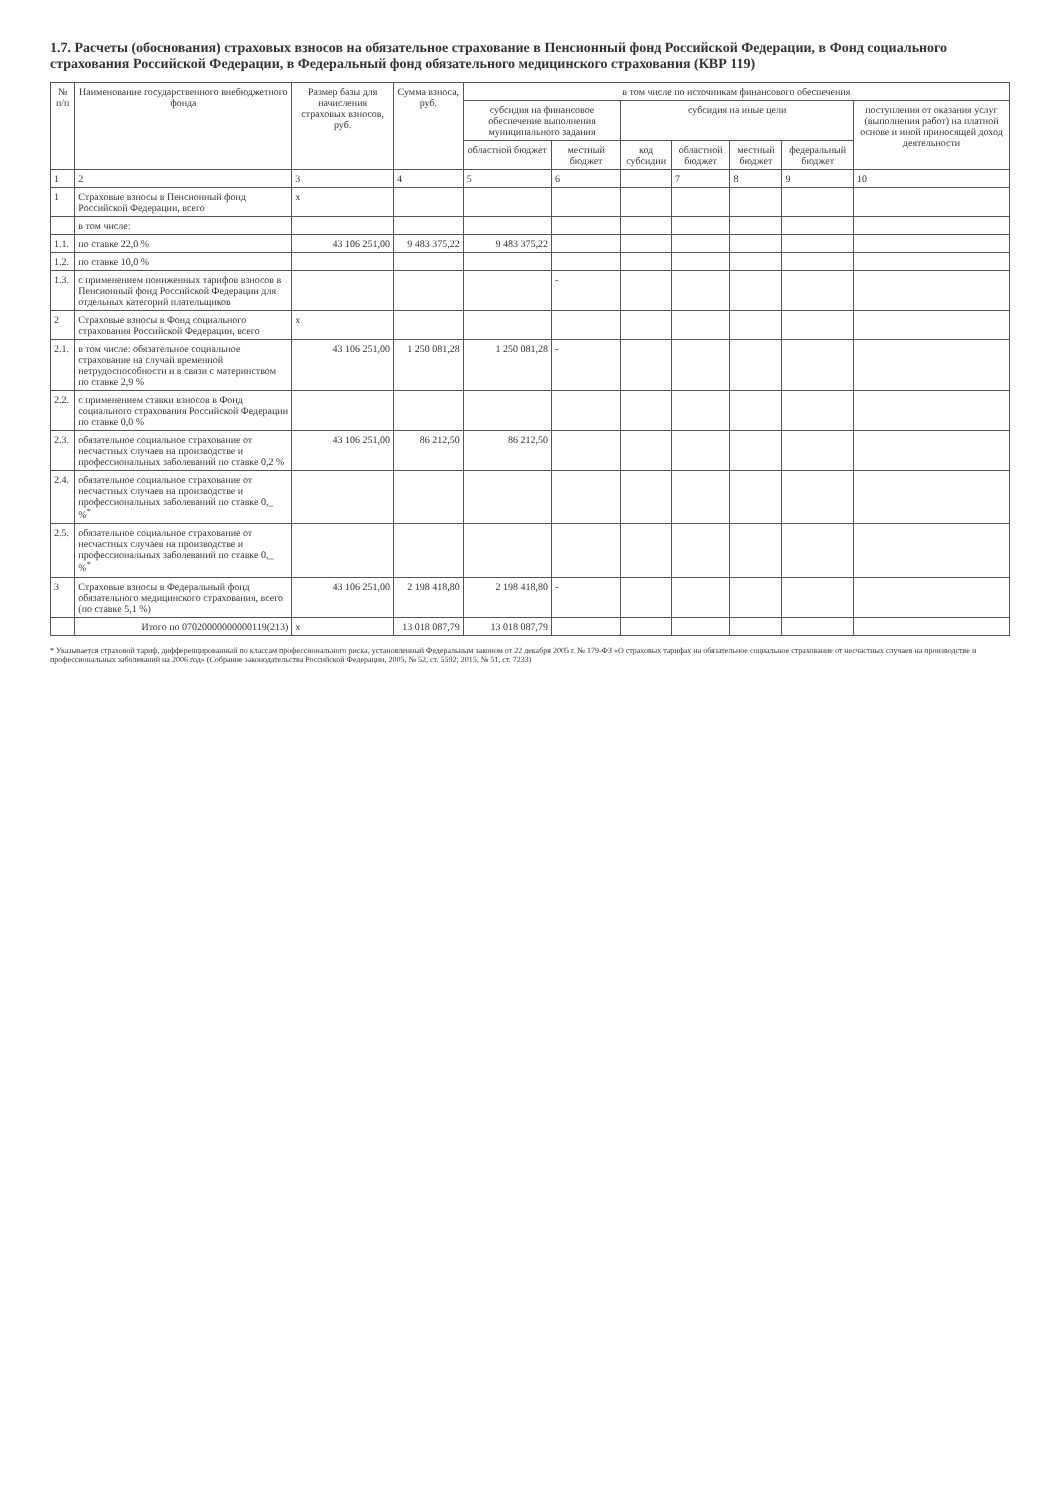1.7. Расчеты (обоснования) страховых взносов на обязательное страхование в Пенсионный фонд Российской Федерации, в Фонд социального страхования Российской Федерации, в Федеральный фонд обязательного медицинского страхования (КВР 119)
| № п/п | Наименование государственного внебюджетного фонда | Размер базы для начисления страховых взносов, руб. | Сумма взноса, руб. | в том числе по источникам финансового обеспечения | | | | | | |
| --- | --- | --- | --- | --- | --- | --- | --- | --- | --- | --- |
| | | | | субсидия на финансовое обеспечение выполнения муниципального задания | | субсидия на иные цели | | | | поступления от оказания услуг (выполнения работ) на платной основе и иной приносящей доход деятельности |
| | | | | областной бюджет | местный бюджет | код субсидии | областной бюджет | местный бюджет | федеральный бюджет | |
| 1 | 2 | 3 | 4 | 5 | 6 | | 7 | 8 | 9 | 10 |
| 1 | Страховые взносы в Пенсионный фонд Российской Федерации, всего | x | | | | | | | | |
| | в том числе: | | | | | | | | | |
| 1.1. | по ставке 22,0 % | 43 106 251,00 | 9 483 375,22 | 9 483 375,22 | | | | | | |
| 1.2. | по ставке 10,0 % | | | | | | | | | |
| 1.3. | с применением пониженных тарифов взносов в Пенсионный фонд Российской Федерации для отдельных категорий плательщиков | | | | - | | | | | |
| 2 | Страховые взносы в Фонд социального страхования Российской Федерации, всего | x | | | | | | | | |
| 2.1. | в том числе: обязательное социальное страхование на случай временной нетрудоспособности и в связи с материнством по ставке 2,9 % | 43 106 251,00 | 1 250 081,28 | 1 250 081,28 | - | | | | | |
| 2.2. | с применением ставки взносов в Фонд социального страхования Российской Федерации по ставке 0,0 % | | | | | | | | | |
| 2.3. | обязательное социальное страхование от несчастных случаев на производстве и профессиональных заболеваний по ставке 0,2 % | 43 106 251,00 | 86 212,50 | 86 212,50 | | | | | | |
| 2.4. | обязательное социальное страхование от несчастных случаев на производстве и профессиональных заболеваний по ставке 0,_ %<sup>*</sup> | | | | | | | | | |
| 2.5. | обязательное социальное страхование от несчастных случаев на производстве и профессиональных заболеваний по ставке 0,_ %<sup>*</sup> | | | | | | | | | |
| 3 | Страховые взносы в Федеральный фонд обязательного медицинского страхования, всего (по ставке 5,1 %) | 43 106 251,00 | 2 198 418,80 | 2 198 418,80 | - | | | | | |
| | Итого по 07020000000000119(213) | x | 13 018 087,79 | 13 018 087,79 | | | | | | |
* Указывается страховой тариф, дифференцированный по классам профессионального риска, установленный Федеральным законом от 22 декабря 2005 г. № 179-ФЗ «О страховых тарифах на обязательное социальное страхование от несчастных случаев на производстве и профессиональных заболеваний на 2006 год» (Собрание законодательства Российской Федерации, 2005, № 52, ст. 5592; 2015, № 51, ст. 7233)